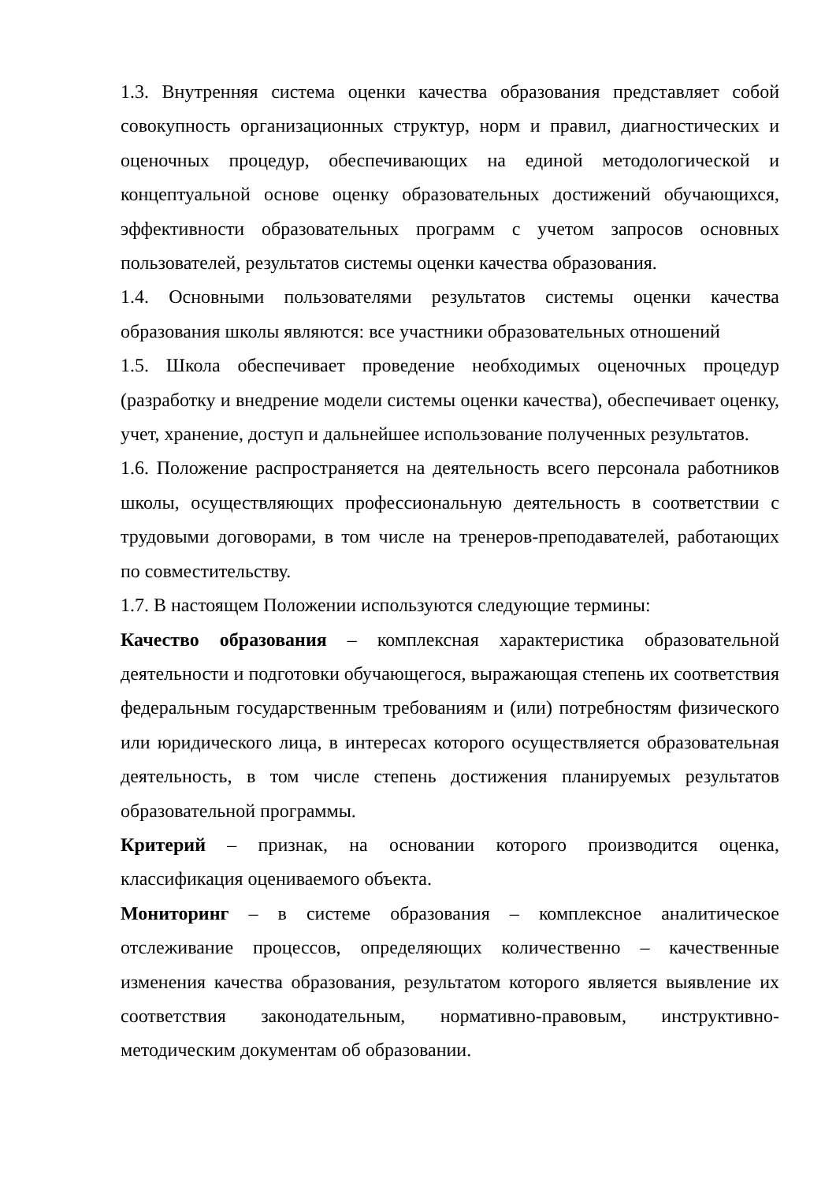1.3. Внутренняя система оценки качества образования представляет собой совокупность организационных структур, норм и правил, диагностических и оценочных процедур, обеспечивающих на единой методологической и концептуальной основе оценку образовательных достижений обучающихся, эффективности образовательных программ с учетом запросов основных пользователей, результатов системы оценки качества образования.
1.4. Основными пользователями результатов системы оценки качества образования школы являются: все участники образовательных отношений
1.5. Школа обеспечивает проведение необходимых оценочных процедур (разработку и внедрение модели системы оценки качества), обеспечивает оценку, учет, хранение, доступ и дальнейшее использование полученных результатов.
1.6. Положение распространяется на деятельность всего персонала работников школы, осуществляющих профессиональную деятельность в соответствии с трудовыми договорами, в том числе на тренеров-преподавателей, работающих по совместительству.
1.7. В настоящем Положении используются следующие термины:
Качество образования – комплексная характеристика образовательной деятельности и подготовки обучающегося, выражающая степень их соответствия федеральным государственным требованиям и (или) потребностям физического или юридического лица, в интересах которого осуществляется образовательная деятельность, в том числе степень достижения планируемых результатов образовательной программы.
Критерий – признак, на основании которого производится оценка, классификация оцениваемого объекта.
Мониторинг – в системе образования – комплексное аналитическое отслеживание процессов, определяющих количественно – качественные изменения качества образования, результатом которого является выявление их соответствия законодательным, нормативно-правовым, инструктивно-методическим документам об образовании.